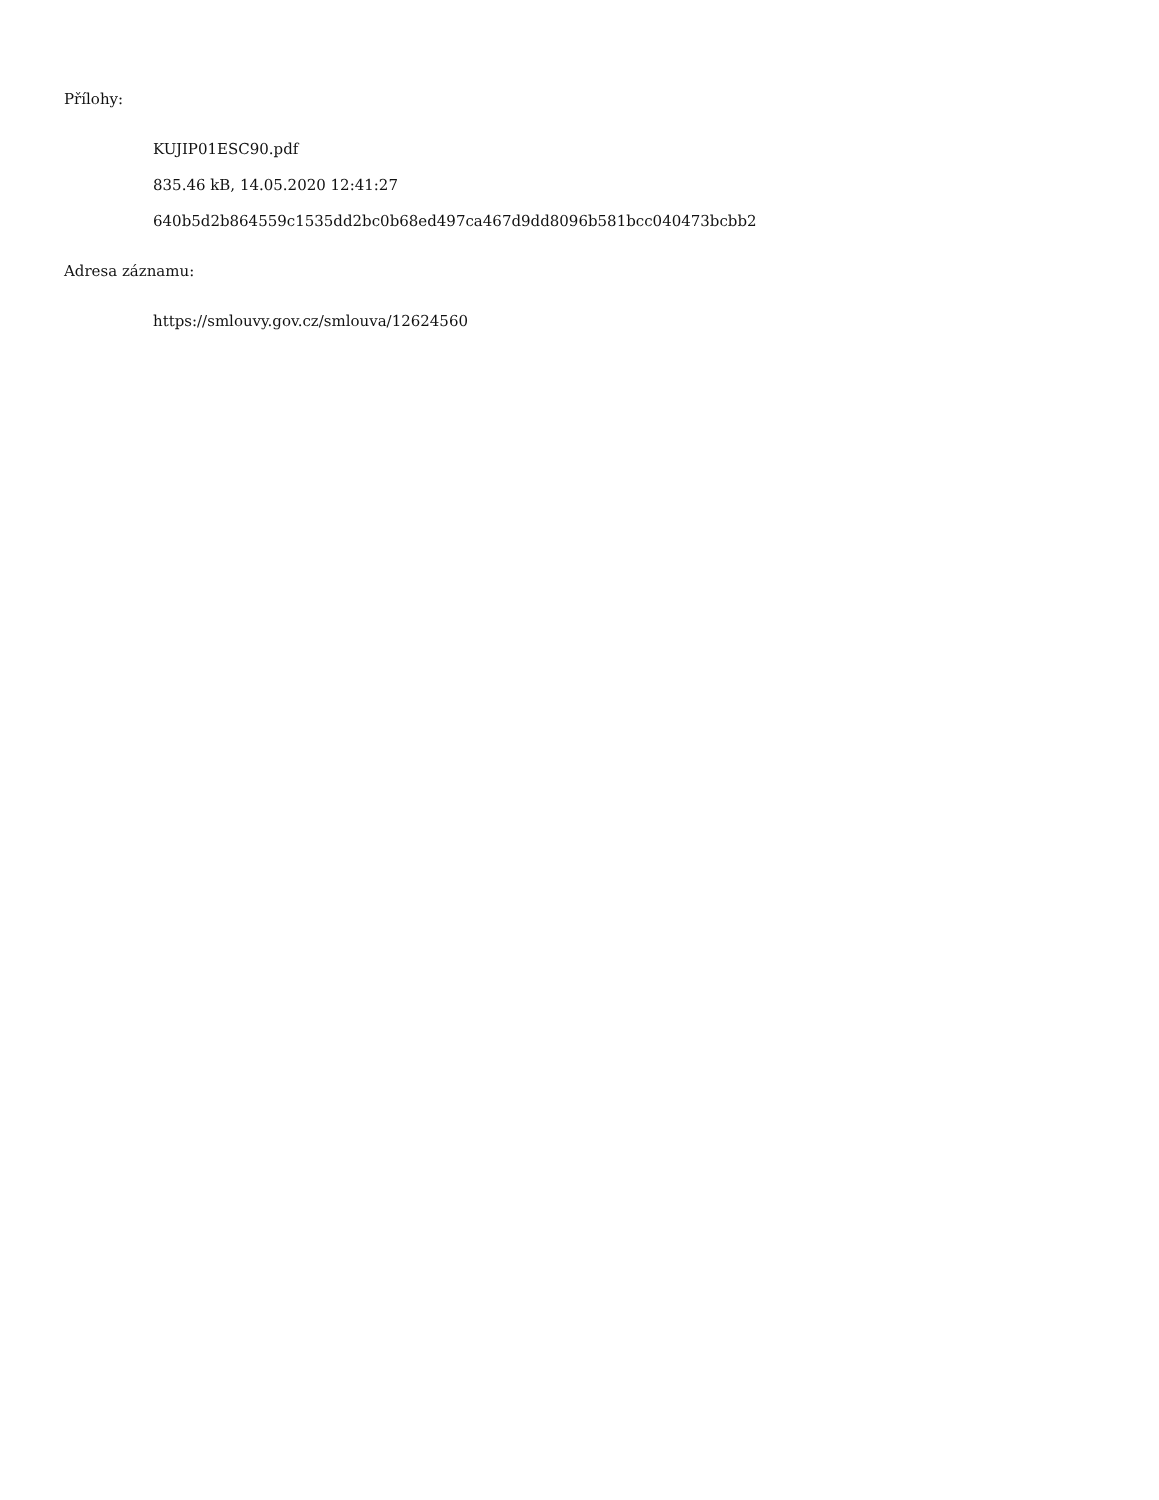Přílohy:
KUJIP01ESC90.pdf
835.46 kB, 14.05.2020 12:41:27
640b5d2b864559c1535dd2bc0b68ed497ca467d9dd8096b581bcc040473bcbb2
Adresa záznamu:
https://smlouvy.gov.cz/smlouva/12624560